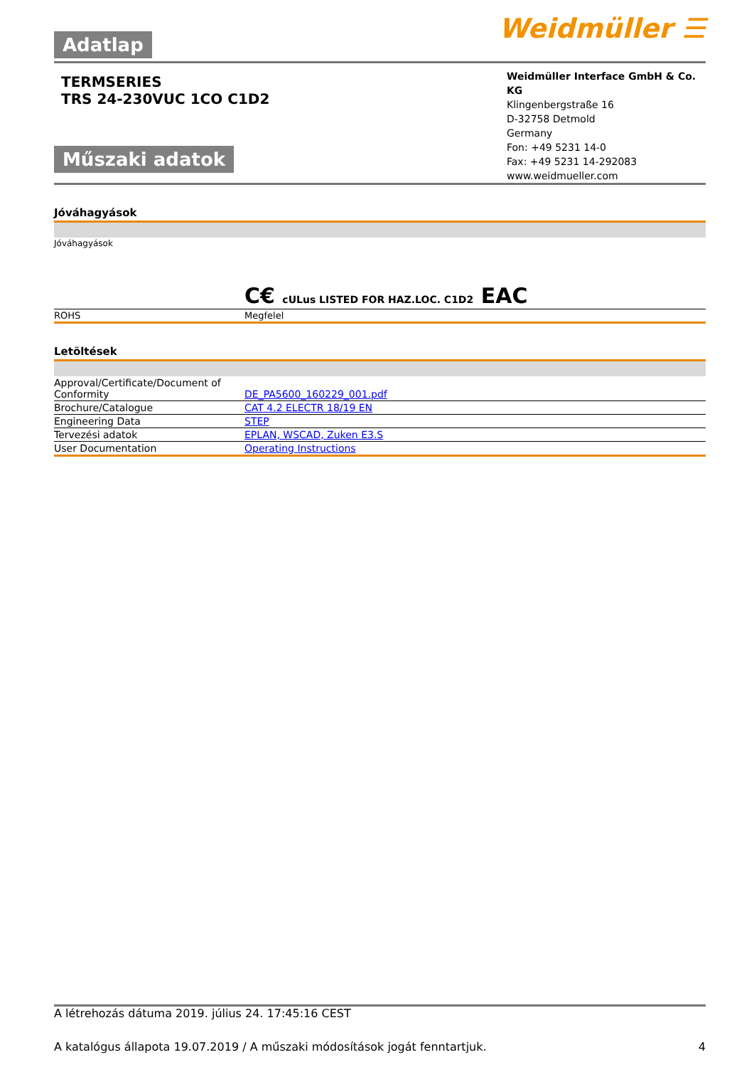Adatlap
Weidmüller ☰
TERMSERIES
TRS 24-230VUC 1CO C1D2
Műszaki adatok
Weidmüller Interface GmbH & Co. KG
Klingenbergstraße 16
D-32758 Detmold
Germany
Fon: +49 5231 14-0
Fax: +49 5231 14-292083
www.weidmueller.com
Jóváhagyások
| Jóváhagyások | C€ cULus LISTED FOR HAZ.LOC. C1D2 EAC |
| ROHS | Megfelel |
Letöltések
| Approval/Certificate/Document of Conformity | DE_PA5600_160229_001.pdf |
| Brochure/Catalogue | CAT 4.2 ELECTR 18/19 EN |
| Engineering Data | STEP |
| Tervezési adatok | EPLAN, WSCAD, Zuken E3.S |
| User Documentation | Operating Instructions |
A létrehozás dátuma 2019. július 24. 17:45:16 CEST
A katalógus állapota 19.07.2019 / A műszaki módosítások jogát fenntartjuk. 4